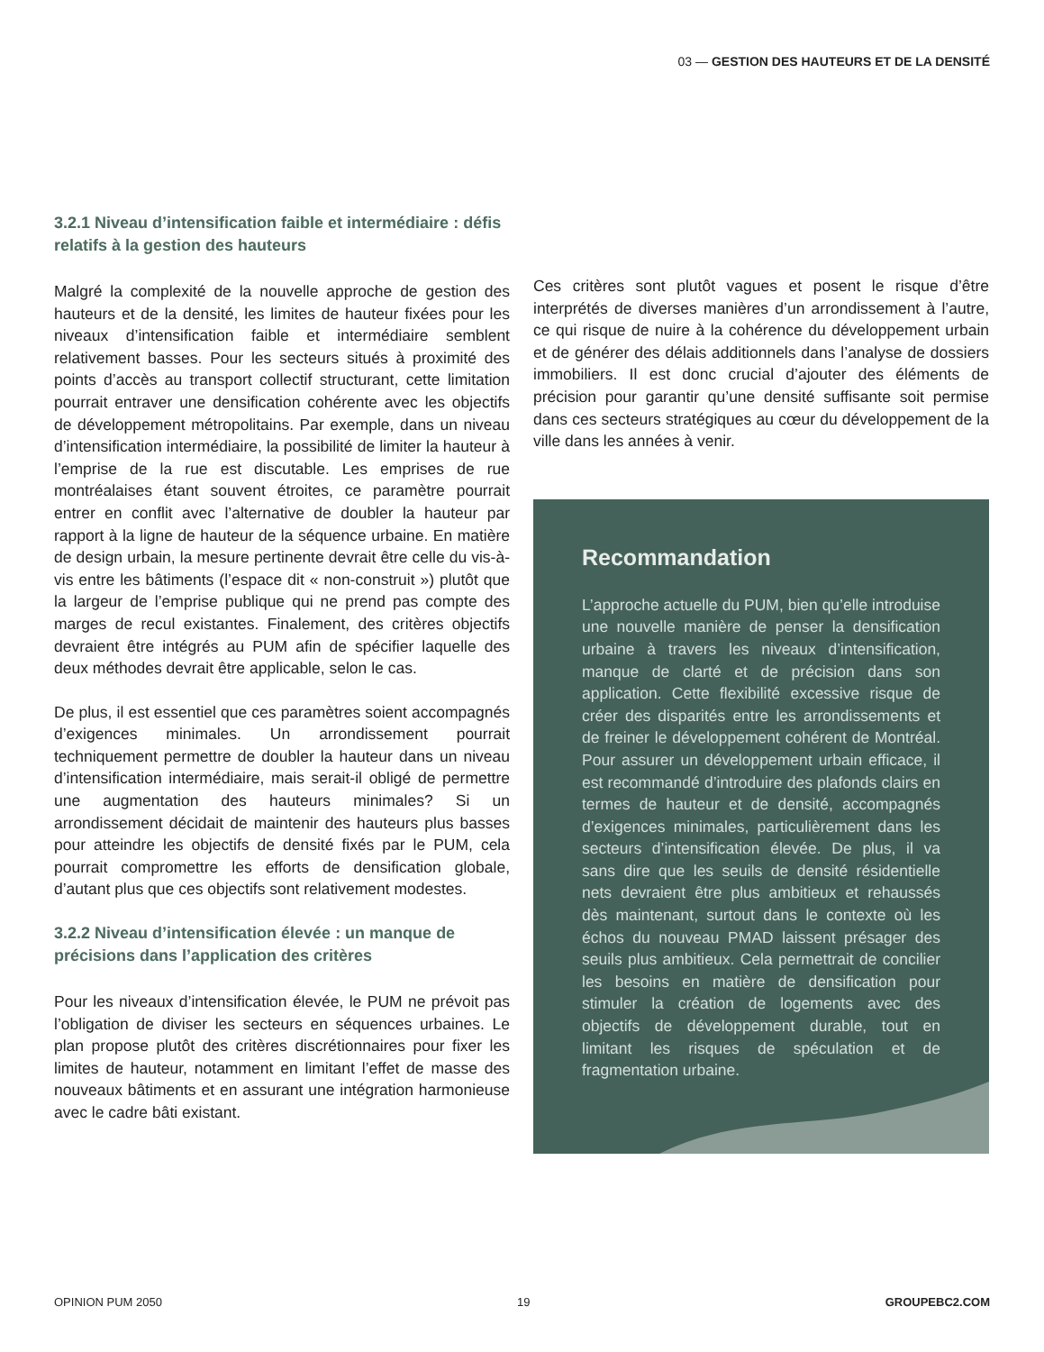03 — GESTION DES HAUTEURS ET DE LA DENSITÉ
3.2.1 Niveau d’intensification faible et intermédiaire : défis relatifs à la gestion des hauteurs
Malgré la complexité de la nouvelle approche de gestion des hauteurs et de la densité, les limites de hauteur fixées pour les niveaux d’intensification faible et intermédiaire semblent relativement basses. Pour les secteurs situés à proximité des points d’accès au transport collectif structurant, cette limitation pourrait entraver une densification cohérente avec les objectifs de développement métropolitains. Par exemple, dans un niveau d’intensification intermédiaire, la possibilité de limiter la hauteur à l’emprise de la rue est discutable. Les emprises de rue montréalaises étant souvent étroites, ce paramètre pourrait entrer en conflit avec l’alternative de doubler la hauteur par rapport à la ligne de hauteur de la séquence urbaine. En matière de design urbain, la mesure pertinente devrait être celle du vis-à-vis entre les bâtiments (l’espace dit « non-construit ») plutôt que la largeur de l’emprise publique qui ne prend pas compte des marges de recul existantes. Finalement, des critères objectifs devraient être intégrés au PUM afin de spécifier laquelle des deux méthodes devrait être applicable, selon le cas.
De plus, il est essentiel que ces paramètres soient accompagnés d’exigences minimales. Un arrondissement pourrait techniquement permettre de doubler la hauteur dans un niveau d’intensification intermédiaire, mais serait-il obligé de permettre une augmentation des hauteurs minimales? Si un arrondissement décidait de maintenir des hauteurs plus basses pour atteindre les objectifs de densité fixés par le PUM, cela pourrait compromettre les efforts de densification globale, d’autant plus que ces objectifs sont relativement modestes.
3.2.2 Niveau d’intensification élevée : un manque de précisions dans l’application des critères
Pour les niveaux d’intensification élevée, le PUM ne prévoit pas l’obligation de diviser les secteurs en séquences urbaines. Le plan propose plutôt des critères discrétionnaires pour fixer les limites de hauteur, notamment en limitant l’effet de masse des nouveaux bâtiments et en assurant une intégration harmonieuse avec le cadre bâti existant.
Ces critères sont plutôt vagues et posent le risque d’être interprétés de diverses manières d’un arrondissement à l’autre, ce qui risque de nuire à la cohérence du développement urbain et de générer des délais additionnels dans l’analyse de dossiers immobiliers. Il est donc crucial d’ajouter des éléments de précision pour garantir qu’une densité suffisante soit permise dans ces secteurs stratégiques au cœur du développement de la ville dans les années à venir.
Recommandation
L’approche actuelle du PUM, bien qu’elle introduise une nouvelle manière de penser la densification urbaine à travers les niveaux d’intensification, manque de clarté et de précision dans son application. Cette flexibilité excessive risque de créer des disparités entre les arrondissements et de freiner le développement cohérent de Montréal. Pour assurer un développement urbain efficace, il est recommandé d’introduire des plafonds clairs en termes de hauteur et de densité, accompagnés d’exigences minimales, particulièrement dans les secteurs d’intensification élevée. De plus, il va sans dire que les seuils de densité résidentielle nets devraient être plus ambitieux et rehaussés dès maintenant, surtout dans le contexte où les échos du nouveau PMAD laissent présager des seuils plus ambitieux. Cela permettrait de concilier les besoins en matière de densification pour stimuler la création de logements avec des objectifs de développement durable, tout en limitant les risques de spéculation et de fragmentation urbaine.
OPINION PUM 2050 19 GROUPEBC2.COM